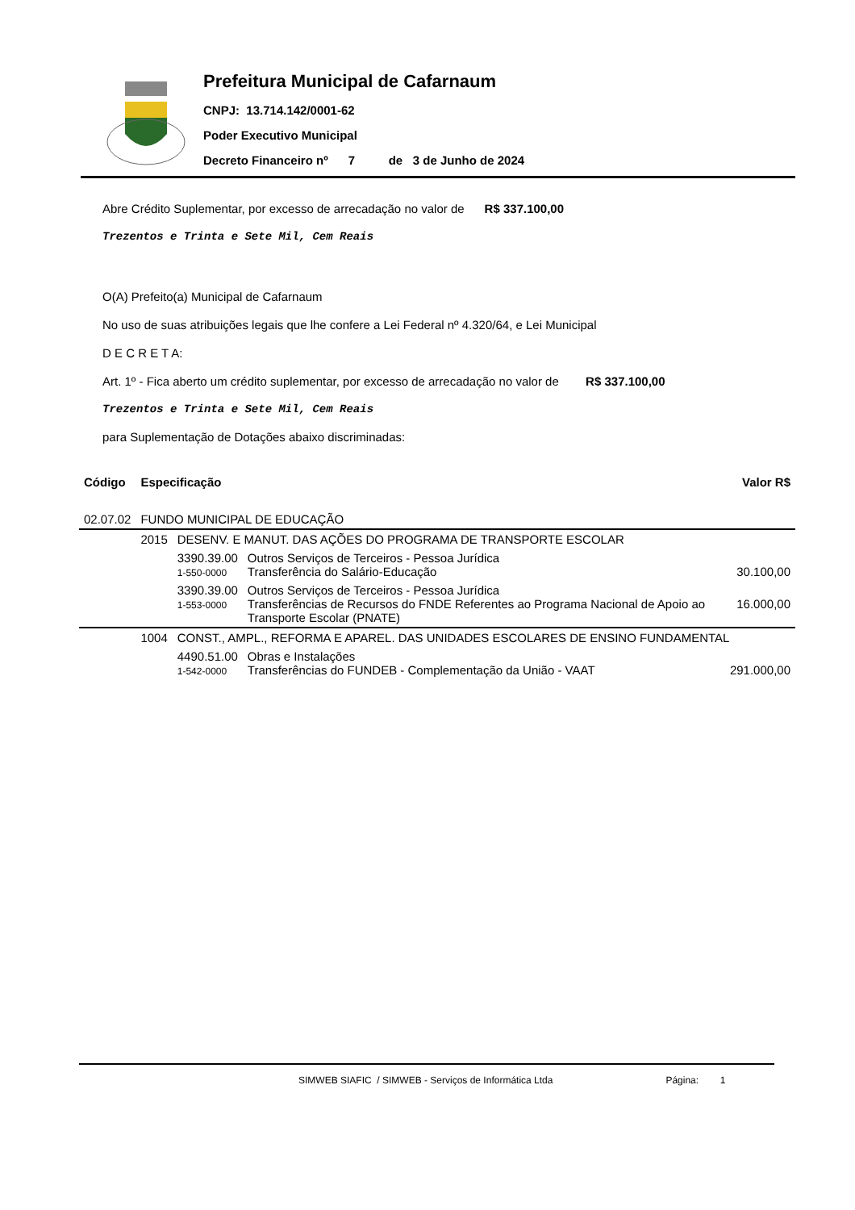Prefeitura Municipal de Cafarnaum
CNPJ: 13.714.142/0001-62
Poder Executivo Municipal
Decreto Financeiro nº 7 de 3 de Junho de 2024
Abre Crédito Suplementar, por excesso de arrecadação no valor de R$ 337.100,00
Trezentos e Trinta e Sete Mil, Cem Reais
O(A) Prefeito(a) Municipal de Cafarnaum
No uso de suas atribuições legais que lhe confere a Lei Federal nº 4.320/64, e Lei Municipal
D E C R E T A:
Art. 1º - Fica aberto um crédito suplementar, por excesso de arrecadação no valor de R$ 337.100,00
Trezentos e Trinta e Sete Mil, Cem Reais
para Suplementação de Dotações abaixo discriminadas:
| Código | Especificação | | | Valor R$ |
| --- | --- | --- | --- | --- |
| 02.07.02 | FUNDO MUNICIPAL DE EDUCAÇÃO | | | |
| | 2015 | DESENV. E MANUT. DAS AÇÕES DO PROGRAMA DE TRANSPORTE ESCOLAR | | |
| | | 3390.39.00 1-550-0000 | Outros Serviços de Terceiros - Pessoa Jurídica Transferência do Salário-Educação | 30.100,00 |
| | | 3390.39.00 1-553-0000 | Outros Serviços de Terceiros - Pessoa Jurídica Transferências de Recursos do FNDE Referentes ao Programa Nacional de Apoio ao Transporte Escolar (PNATE) | 16.000,00 |
| | 1004 | CONST., AMPL., REFORMA E APAREL. DAS UNIDADES ESCOLARES DE ENSINO FUNDAMENTAL | | |
| | | 4490.51.00 1-542-0000 | Obras e Instalações Transferências do FUNDEB - Complementação da União - VAAT | 291.000,00 |
SIMWEB SIAFIC / SIMWEB - Serviços de Informática Ltda Página: 1